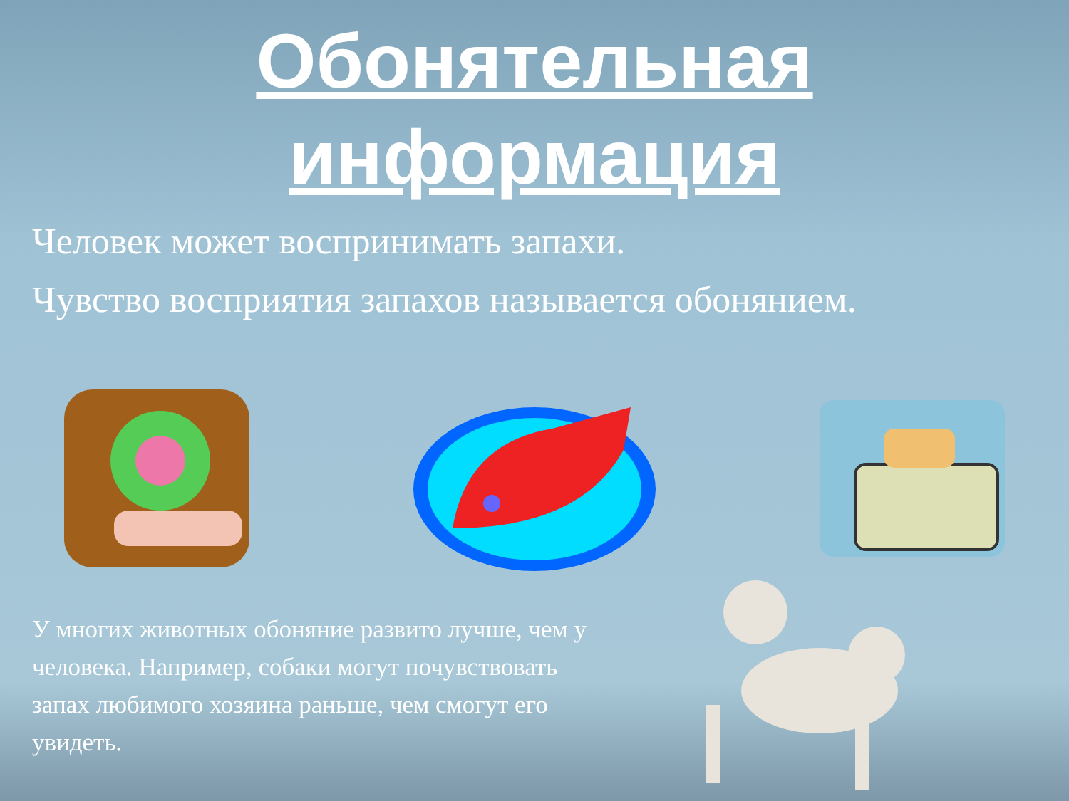Обонятельная
информация
Человек может воспринимать запахи.
Чувство восприятия запахов называется обонянием.
У многих животных обоняние развито лучше, чем у человека. Например, собаки могут почувствовать запах любимого хозяина раньше, чем смогут его увидеть.